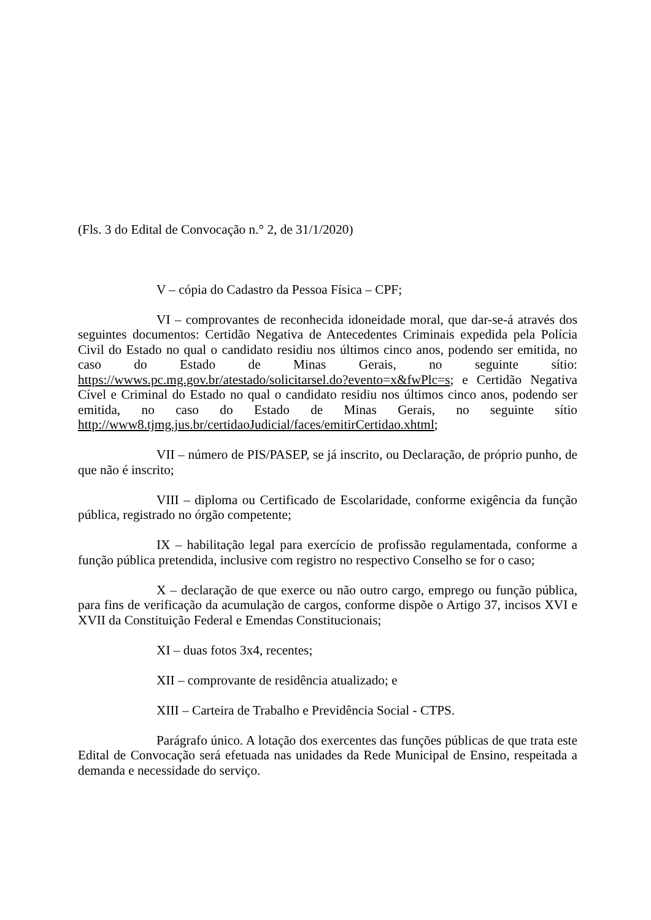(Fls. 3 do Edital de Convocação n.° 2, de 31/1/2020)
V – cópia do Cadastro da Pessoa Física – CPF;
VI – comprovantes de reconhecida idoneidade moral, que dar-se-á através dos seguintes documentos: Certidão Negativa de Antecedentes Criminais expedida pela Polícia Civil do Estado no qual o candidato residiu nos últimos cinco anos, podendo ser emitida, no caso do Estado de Minas Gerais, no seguinte sítio: https://wwws.pc.mg.gov.br/atestado/solicitarsel.do?evento=x&fwPlc=s; e Certidão Negativa Cível e Criminal do Estado no qual o candidato residiu nos últimos cinco anos, podendo ser emitida, no caso do Estado de Minas Gerais, no seguinte sítio http://www8.tjmg.jus.br/certidaoJudicial/faces/emitirCertidao.xhtml;
VII – número de PIS/PASEP, se já inscrito, ou Declaração, de próprio punho, de que não é inscrito;
VIII – diploma ou Certificado de Escolaridade, conforme exigência da função pública, registrado no órgão competente;
IX – habilitação legal para exercício de profissão regulamentada, conforme a função pública pretendida, inclusive com registro no respectivo Conselho se for o caso;
X – declaração de que exerce ou não outro cargo, emprego ou função pública, para fins de verificação da acumulação de cargos, conforme dispõe o Artigo 37, incisos XVI e XVII da Constituição Federal e Emendas Constitucionais;
XI – duas fotos 3x4, recentes;
XII – comprovante de residência atualizado; e
XIII – Carteira de Trabalho e Previdência Social - CTPS.
Parágrafo único. A lotação dos exercentes das funções públicas de que trata este Edital de Convocação será efetuada nas unidades da Rede Municipal de Ensino, respeitada a demanda e necessidade do serviço.